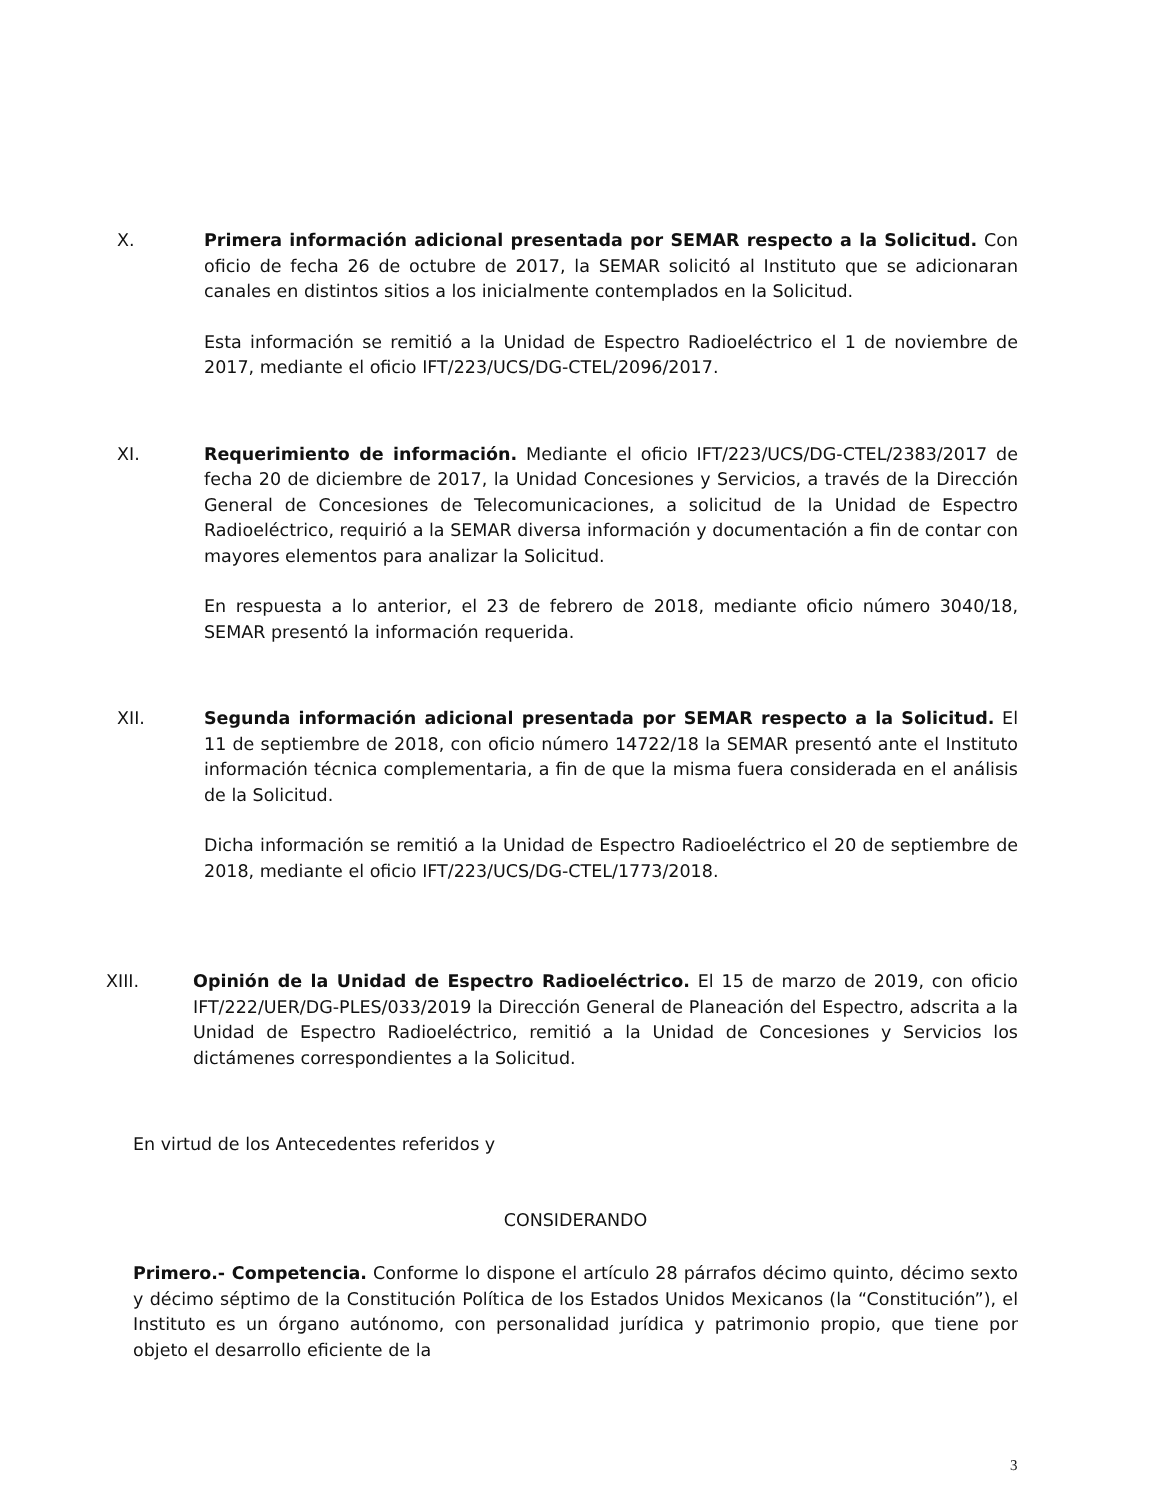X. Primera información adicional presentada por SEMAR respecto a la Solicitud. Con oficio de fecha 26 de octubre de 2017, la SEMAR solicitó al Instituto que se adicionaran canales en distintos sitios a los inicialmente contemplados en la Solicitud.
Esta información se remitió a la Unidad de Espectro Radioeléctrico el 1 de noviembre de 2017, mediante el oficio IFT/223/UCS/DG-CTEL/2096/2017.
XI. Requerimiento de información. Mediante el oficio IFT/223/UCS/DG-CTEL/2383/2017 de fecha 20 de diciembre de 2017, la Unidad Concesiones y Servicios, a través de la Dirección General de Concesiones de Telecomunicaciones, a solicitud de la Unidad de Espectro Radioeléctrico, requirió a la SEMAR diversa información y documentación a fin de contar con mayores elementos para analizar la Solicitud.
En respuesta a lo anterior, el 23 de febrero de 2018, mediante oficio número 3040/18, SEMAR presentó la información requerida.
XII. Segunda información adicional presentada por SEMAR respecto a la Solicitud. El 11 de septiembre de 2018, con oficio número 14722/18 la SEMAR presentó ante el Instituto información técnica complementaria, a fin de que la misma fuera considerada en el análisis de la Solicitud.
Dicha información se remitió a la Unidad de Espectro Radioeléctrico el 20 de septiembre de 2018, mediante el oficio IFT/223/UCS/DG-CTEL/1773/2018.
XIII. Opinión de la Unidad de Espectro Radioeléctrico. El 15 de marzo de 2019, con oficio IFT/222/UER/DG-PLES/033/2019 la Dirección General de Planeación del Espectro, adscrita a la Unidad de Espectro Radioeléctrico, remitió a la Unidad de Concesiones y Servicios los dictámenes correspondientes a la Solicitud.
En virtud de los Antecedentes referidos y
CONSIDERANDO
Primero.- Competencia. Conforme lo dispone el artículo 28 párrafos décimo quinto, décimo sexto y décimo séptimo de la Constitución Política de los Estados Unidos Mexicanos (la “Constitución”), el Instituto es un órgano autónomo, con personalidad jurídica y patrimonio propio, que tiene por objeto el desarrollo eficiente de la
3